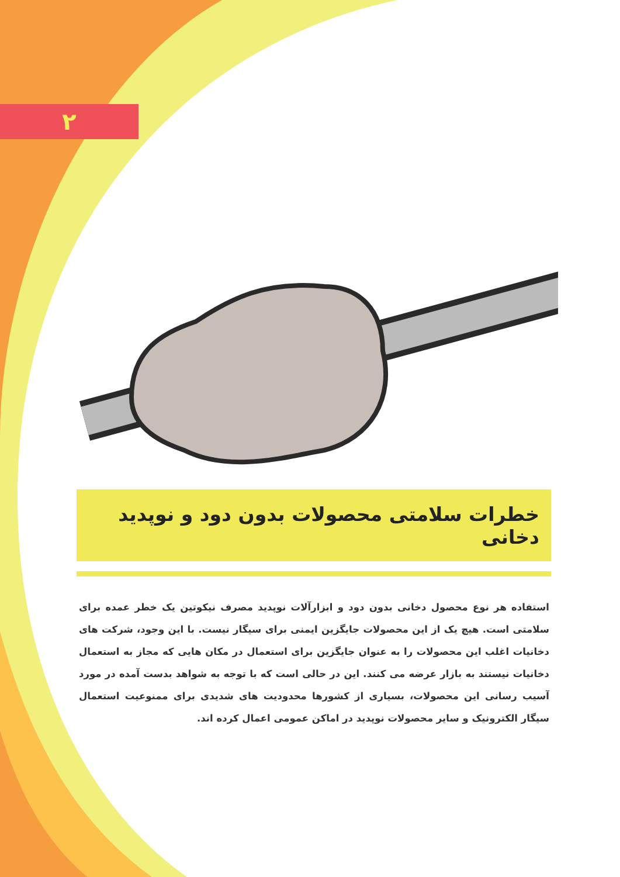۲
خطرات سلامتی محصولات بدون دود و نوپدید دخانی
استفاده هر نوع محصول دخانی بدون دود و ابزارآلات نوپدید مصرف نیکوتین یک خطر عمده برای سلامتی است. هیچ یک از این محصولات جایگزین ایمنی برای سیگار نیست. با این وجود، شرکت های دخانیات اغلب این محصولات را به عنوان جایگزین برای استعمال در مکان هایی که مجاز به استعمال دخانیات نیستند به بازار عرضه می کنند. این در حالی است که با توجه به شواهد بدست آمده در مورد آسیب رسانی این محصولات، بسیاری از کشورها محدودیت های شدیدی برای ممنوعیت استعمال سیگار الکترونیک و سایر محصولات نوپدید در اماکن عمومی اعمال کرده اند.